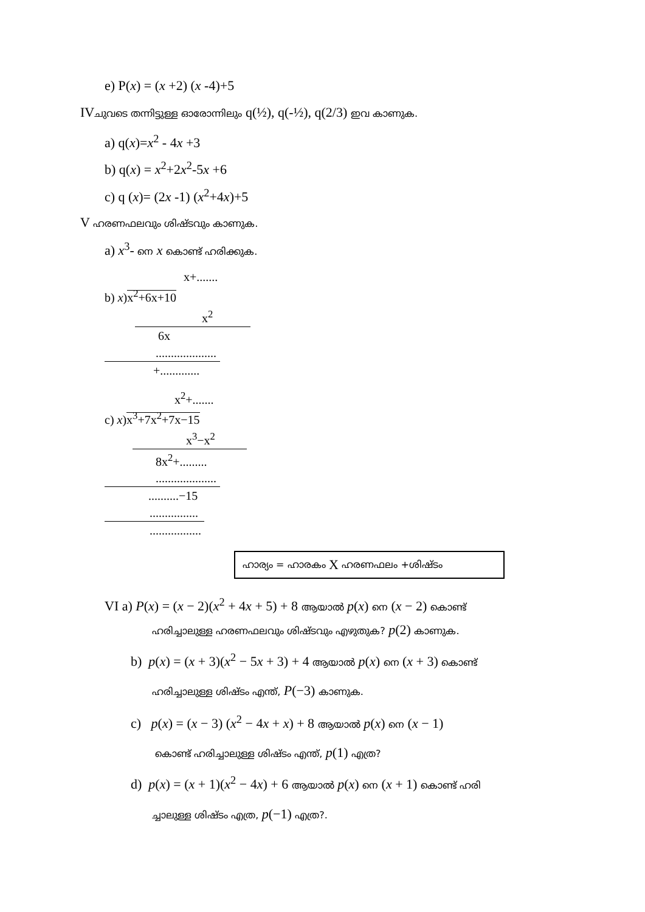e) P(x) = (x +2) (x -4)+5
IVചുവടെ തന്നിട്ടുള്ള ഓരോന്നിലും q(½), q(-½), q(2/3) ഇവ കാണുക.
a) q(x)=x<sup>2</sup> - 4x +3
b) q(x) = x<sup>2</sup>+2x<sup>2</sup>-5x +6
c) q (x)= (2x -1) (x<sup>2</sup>+4x)+5
V ഹരണഫലവും ശിഷ്ടവും കാണുക.
a) x<sup>3</sup>- നെ x കൊണ്ട് ഹരിക്കുക.
x+.......
b) x)x<sup>2</sup>+6x+10
x<sup>2</sup>
6x
....................
+.............
x<sup>2</sup>+.......
c) x)x<sup>3</sup>+7x<sup>2</sup>+7x−15
x<sup>3</sup>−x<sup>2</sup>
8x<sup>2</sup>+.........
....................
..........−15
................
.................
ഹാര്യം = ഹാരകം X ഹരണഫലം +ശിഷ്ടം
VI a) P(x) = (x − 2)(x<sup>2</sup> + 4x + 5) + 8 ആയാൽ p(x) നെ (x − 2) കൊണ്ട്
ഹരിച്ചാലുള്ള ഹരണഫലവും ശിഷ്ടവും എഴുതുക? p(2) കാണുക.
b) p(x) = (x + 3)(x<sup>2</sup> − 5x + 3) + 4 ആയാൽ p(x) നെ (x + 3) കൊണ്ട്
ഹരിച്ചാലുള്ള ശിഷ്ടം എന്ത്, P(−3) കാണുക.
c) p(x) = (x − 3) (x<sup>2</sup> − 4x + x) + 8 ആയാൽ p(x) നെ (x − 1)
കൊണ്ട് ഹരിച്ചാലുള്ള ശിഷ്ടം എന്ത്, p(1) എത്ര?
d) p(x) = (x + 1)(x<sup>2</sup> − 4x) + 6 ആയാൽ p(x) നെ (x + 1) കൊണ്ട് ഹരി
ച്ചാലുള്ള ശിഷ്ടം എത്ര, p(−1) എത്ര?.